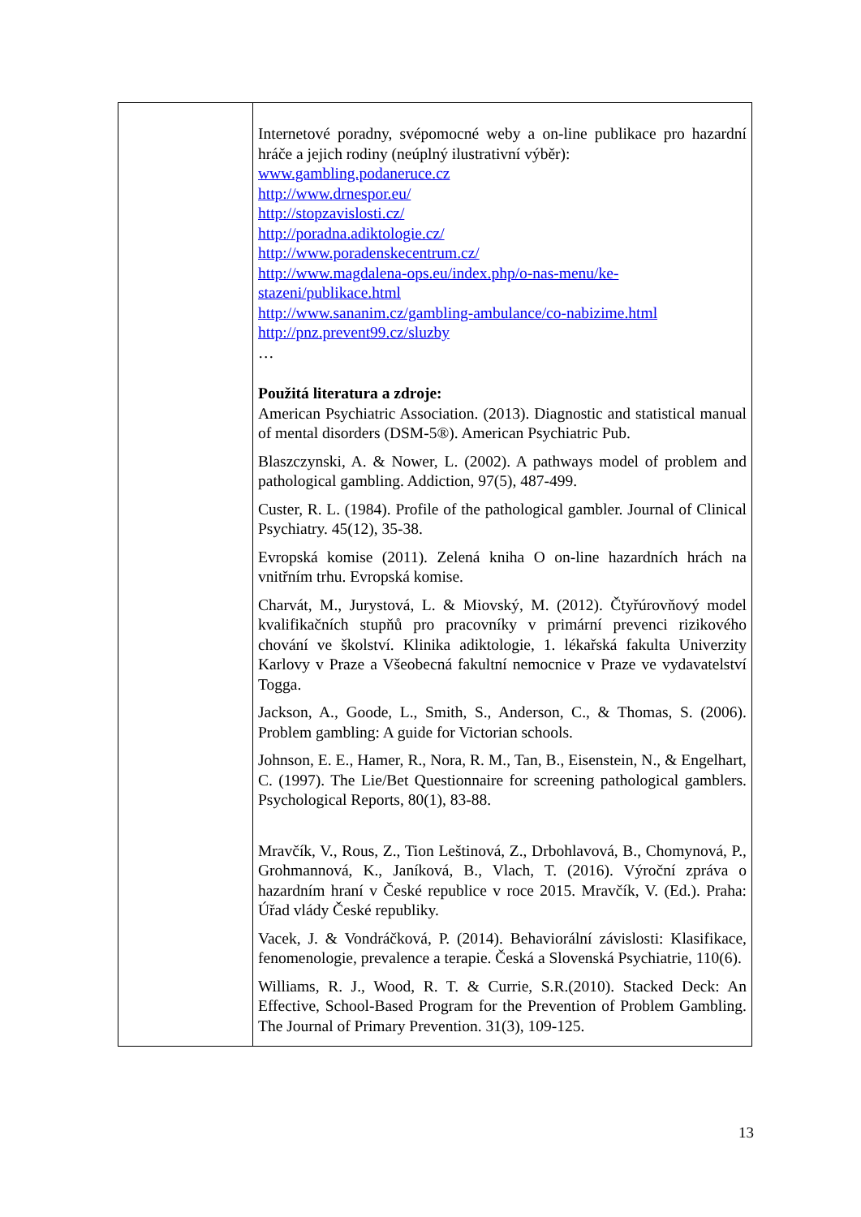| | Internetové poradny, svépomocné weby a on-line publikace pro hazardní hráče a jejich rodiny (neúplný ilustrativní výběr): www.gambling.podaneruce.cz http://www.drnespor.eu/ http://stopzavislosti.cz/ http://poradna.adiktologie.cz/ http://www.poradenskecentrum.cz/ http://www.magdalena-ops.eu/index.php/o-nas-menu/ke-stazeni/publikace.html http://www.sananim.cz/gambling-ambulance/co-nabizime.html http://pnz.prevent99.cz/sluzby … Použitá literatura a zdroje: American Psychiatric Association. (2013). Diagnostic and statistical manual of mental disorders (DSM-5®). American Psychiatric Pub. Blaszczynski, A. & Nower, L. (2002). A pathways model of problem and pathological gambling. Addiction, 97(5), 487-499. Custer, R. L. (1984). Profile of the pathological gambler. Journal of Clinical Psychiatry. 45(12), 35-38. Evropská komise (2011). Zelená kniha O on-line hazardních hrách na vnitřním trhu. Evropská komise. Charvát, M., Jurystová, L. & Miovský, M. (2012). Čtyřúrovňový model kvalifikačních stupňů pro pracovníky v primární prevenci rizikového chování ve školství. Klinika adiktologie, 1. lékařská fakulta Univerzity Karlovy v Praze a Všeobecná fakultní nemocnice v Praze ve vydavatelství Togga. Jackson, A., Goode, L., Smith, S., Anderson, C., & Thomas, S. (2006). Problem gambling: A guide for Victorian schools. Johnson, E. E., Hamer, R., Nora, R. M., Tan, B., Eisenstein, N., & Engelhart, C. (1997). The Lie/Bet Questionnaire for screening pathological gamblers. Psychological Reports, 80(1), 83-88. Mravčík, V., Rous, Z., Tion Leštinová, Z., Drbohlavová, B., Chomynová, P., Grohmannová, K., Janíková, B., Vlach, T. (2016). Výroční zpráva o hazardním hraní v České republice v roce 2015. Mravčík, V. (Ed.). Praha: Úřad vlády České republiky. Vacek, J. & Vondráčková, P. (2014). Behaviorální závislosti: Klasifikace, fenomenologie, prevalence a terapie. Česká a Slovenská Psychiatrie, 110(6). Williams, R. J., Wood, R. T. & Currie, S.R.(2010). Stacked Deck: An Effective, School-Based Program for the Prevention of Problem Gambling. The Journal of Primary Prevention. 31(3), 109-125. |
13